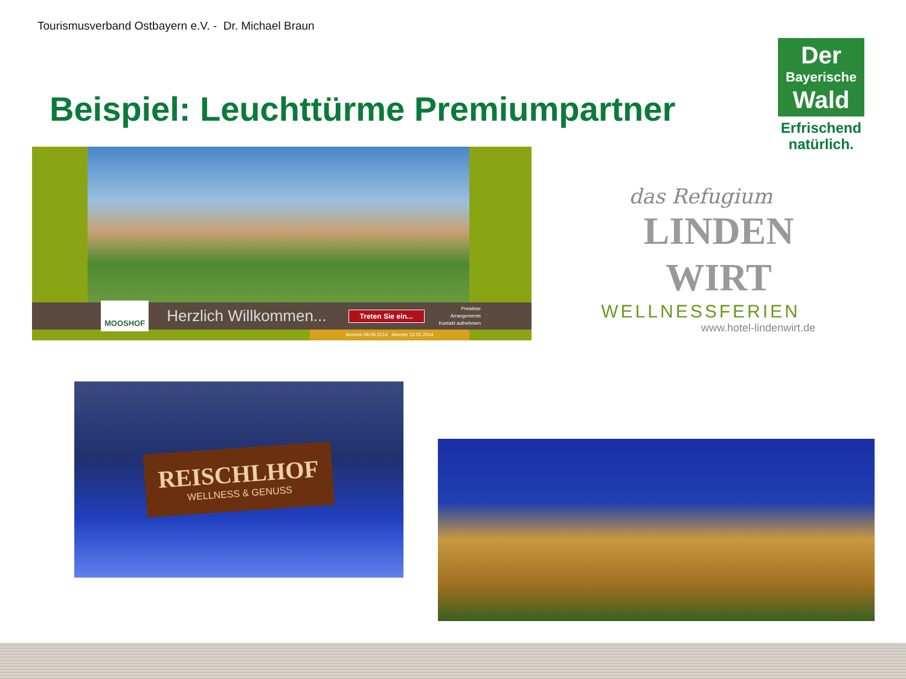Tourismusverband Ostbayern e.V. - Dr. Michael Braun
Beispiel: Leuchttürme Premiumpartner
Der
Bayerische
Wald
Erfrischend natürlich.
MOOSHOF
Herzlich Willkommen...
Treten Sie ein...
Preisliste
Arrangements
Kontakt aufnehmen
Anreise 08.05.2014 Abreise 12.05.2014
das Refugium
LINDEN
WIRT
WELLNESSFERIEN
www.hotel-lindenwirt.de
REISCHLHOF
WELLNESS & GENUSS